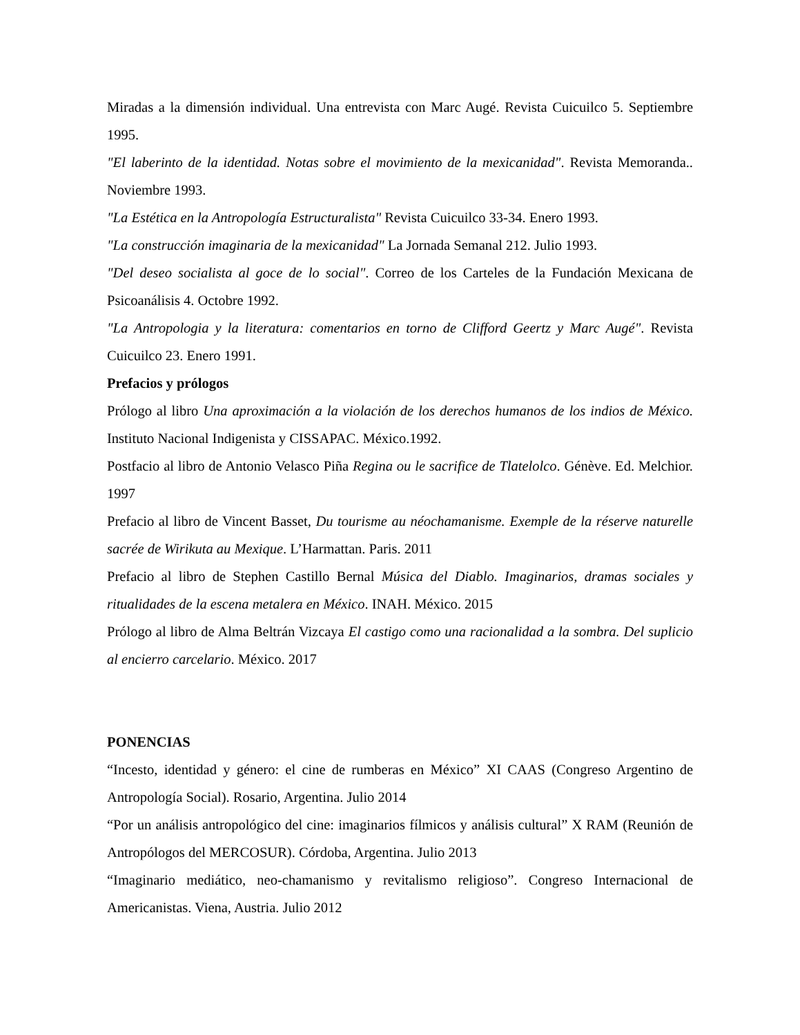Miradas a la dimensión individual. Una entrevista con Marc Augé. Revista Cuicuilco 5. Septiembre 1995.
"El laberinto de la identidad. Notas sobre el movimiento de la mexicanidad". Revista Memoranda.. Noviembre 1993.
"La Estética en la Antropología Estructuralista" Revista Cuicuilco 33-34. Enero 1993.
"La construcción imaginaria de la mexicanidad" La Jornada Semanal 212. Julio 1993.
"Del deseo socialista al goce de lo social". Correo de los Carteles de la Fundación Mexicana de Psicoanálisis 4. Octobre 1992.
"La Antropologia y la literatura: comentarios en torno de Clifford Geertz y Marc Augé". Revista Cuicuilco 23. Enero 1991.
Prefacios y prólogos
Prólogo al libro Una aproximación a la violación de los derechos humanos de los indios de México. Instituto Nacional Indigenista y CISSAPAC. México.1992.
Postfacio al libro de Antonio Velasco Piña Regina ou le sacrifice de Tlatelolco. Génève. Ed. Melchior. 1997
Prefacio al libro de Vincent Basset, Du tourisme au néochamanisme. Exemple de la réserve naturelle sacrée de Wirikuta au Mexique. L’Harmattan. Paris. 2011
Prefacio al libro de Stephen Castillo Bernal Música del Diablo. Imaginarios, dramas sociales y ritualidades de la escena metalera en México. INAH. México. 2015
Prólogo al libro de Alma Beltrán Vizcaya El castigo como una racionalidad a la sombra. Del suplicio al encierro carcelario. México. 2017
PONENCIAS
“Incesto, identidad y género: el cine de rumberas en México” XI CAAS (Congreso Argentino de Antropología Social). Rosario, Argentina. Julio 2014
“Por un análisis antropológico del cine: imaginarios fílmicos y análisis cultural” X RAM (Reunión de Antropólogos del MERCOSUR). Córdoba, Argentina. Julio 2013
“Imaginario mediático, neo-chamanismo y revitalismo religioso”. Congreso Internacional de Americanistas. Viena, Austria. Julio 2012